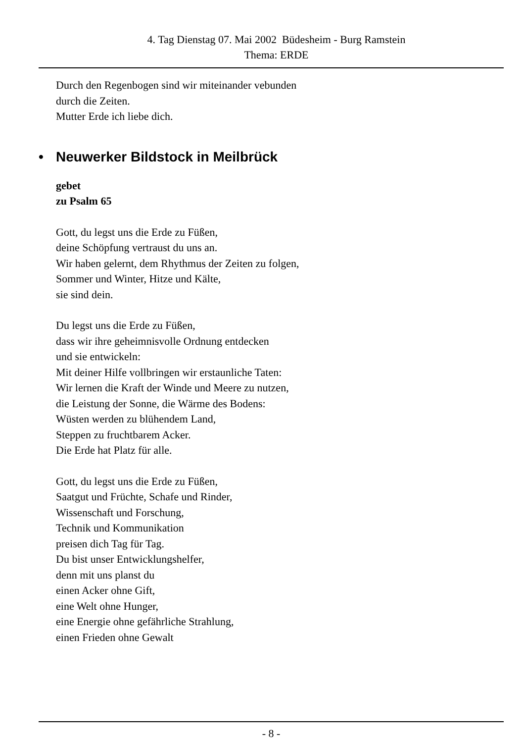4. Tag Dienstag 07. Mai 2002 Büdesheim - Burg Ramstein
Thema: ERDE
Durch den Regenbogen sind wir miteinander vebunden
durch die Zeiten.
Mutter Erde ich liebe dich.
• Neuwerker Bildstock in Meilbrück
gebet
zu Psalm 65
Gott, du legst uns die Erde zu Füßen,
deine Schöpfung vertraust du uns an.
Wir haben gelernt, dem Rhythmus der Zeiten zu folgen,
Sommer und Winter, Hitze und Kälte,
sie sind dein.
Du legst uns die Erde zu Füßen,
dass wir ihre geheimnisvolle Ordnung entdecken
und sie entwickeln:
Mit deiner Hilfe vollbringen wir erstaunliche Taten:
Wir lernen die Kraft der Winde und Meere zu nutzen,
die Leistung der Sonne, die Wärme des Bodens:
Wüsten werden zu blühendem Land,
Steppen zu fruchtbarem Acker.
Die Erde hat Platz für alle.
Gott, du legst uns die Erde zu Füßen,
Saatgut und Früchte, Schafe und Rinder,
Wissenschaft und Forschung,
Technik und Kommunikation
preisen dich Tag für Tag.
Du bist unser Entwicklungshelfer,
denn mit uns planst du
einen Acker ohne Gift,
eine Welt ohne Hunger,
eine Energie ohne gefährliche Strahlung,
einen Frieden ohne Gewalt
- 8 -